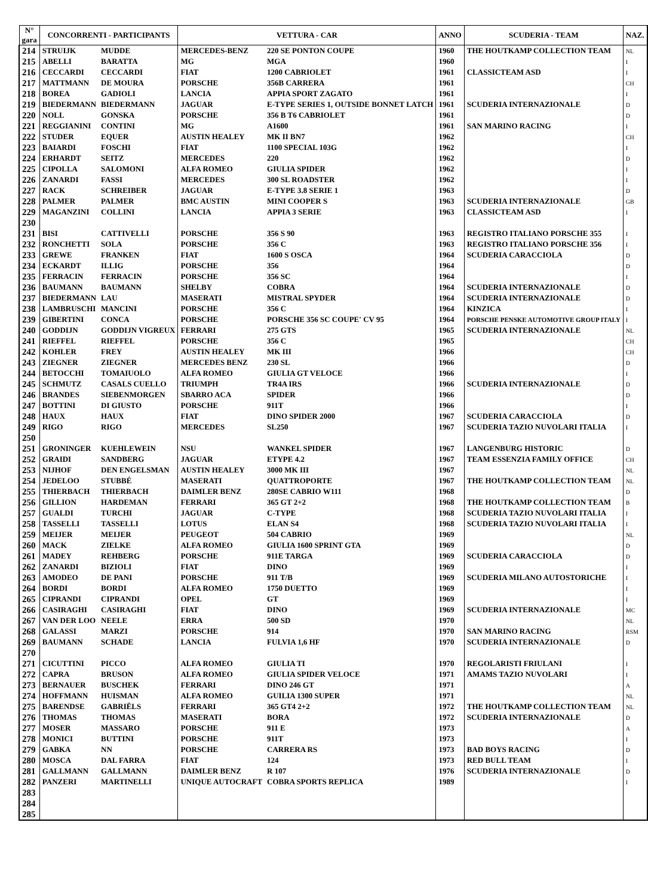| N° gara | CONCORRENTI - PARTICIPANTS | | VETTURA - CAR | | ANNO | SCUDERIA - TEAM | NAZ. |
| --- | --- | --- | --- | --- | --- | --- | --- |
| 214 | STRUIJK | MUDDE | MERCEDES-BENZ | 220 SE PONTON COUPE | 1960 | THE HOUTKAMP COLLECTION TEAM | NL |
| 215 | ABELLI | BARATTA | MG | MGA | 1960 | | I |
| 216 | CECCARDI | CECCARDI | FIAT | 1200 CABRIOLET | 1961 | CLASSICTEAM ASD | I |
| 217 | MATTMANN | DE MOURA | PORSCHE | 356B CARRERA | 1961 | | CH |
| 218 | BOREA | GADIOLI | LANCIA | APPIA SPORT ZAGATO | 1961 | | I |
| 219 | BIEDERMANN | BIEDERMANN | JAGUAR | E-TYPE SERIES 1, OUTSIDE BONNET LATCH | 1961 | SCUDERIA INTERNAZIONALE | D |
| 220 | NOLL | GONSKA | PORSCHE | 356 B T6 CABRIOLET | 1961 | | D |
| 221 | REGGIANINI | CONTINI | MG | A1600 | 1961 | SAN MARINO RACING | I |
| 222 | STUDER | EQUER | AUSTIN HEALEY | MK II BN7 | 1962 | | CH |
| 223 | BAIARDI | FOSCHI | FIAT | 1100 SPECIAL 103G | 1962 | | I |
| 224 | ERHARDT | SEITZ | MERCEDES | 220 | 1962 | | D |
| 225 | CIPOLLA | SALOMONI | ALFA ROMEO | GIULIA SPIDER | 1962 | | I |
| 226 | ZANARDI | FASSI | MERCEDES | 300 SL ROADSTER | 1962 | | I |
| 227 | RACK | SCHREIBER | JAGUAR | E-TYPE 3.8 SERIE 1 | 1963 | | D |
| 228 | PALMER | PALMER | BMC AUSTIN | MINI COOPER S | 1963 | SCUDERIA INTERNAZIONALE | GB |
| 229 | MAGANZINI | COLLINI | LANCIA | APPIA 3 SERIE | 1963 | CLASSICTEAM ASD | I |
| 230 | | | | | | | |
| 231 | BISI | CATTIVELLI | PORSCHE | 356 S 90 | 1963 | REGISTRO ITALIANO PORSCHE 355 | I |
| 232 | RONCHETTI | SOLA | PORSCHE | 356 C | 1963 | REGISTRO ITALIANO PORSCHE 356 | I |
| 233 | GREWE | FRANKEN | FIAT | 1600 S OSCA | 1964 | SCUDERIA CARACCIOLA | D |
| 234 | ECKARDT | ILLIG | PORSCHE | 356 | 1964 | | D |
| 235 | FERRACIN | FERRACIN | PORSCHE | 356 SC | 1964 | | I |
| 236 | BAUMANN | BAUMANN | SHELBY | COBRA | 1964 | SCUDERIA INTERNAZIONALE | D |
| 237 | BIEDERMANN | LAU | MASERATI | MISTRAL SPYDER | 1964 | SCUDERIA INTERNAZIONALE | D |
| 238 | LAMBRUSCHI | MANCINI | PORSCHE | 356 C | 1964 | KINZICA | I |
| 239 | GIBERTINI | CONCA | PORSCHE | PORSCHE 356 SC COUPE' CV 95 | 1964 | PORSCHE PENSKE AUTOMOTIVE GROUP ITALY | I |
| 240 | GODDIJN | GODDIJN VIGREUX | FERRARI | 275 GTS | 1965 | SCUDERIA INTERNAZIONALE | NL |
| 241 | RIEFFEL | RIEFFEL | PORSCHE | 356 C | 1965 | | CH |
| 242 | KOHLER | FREY | AUSTIN HEALEY | MK III | 1966 | | CH |
| 243 | ZIEGNER | ZIEGNER | MERCEDES BENZ | 230 SL | 1966 | | D |
| 244 | BETOCCHI | TOMAIUOLO | ALFA ROMEO | GIULIA GT VELOCE | 1966 | | I |
| 245 | SCHMUTZ | CASALS CUELLO | TRIUMPH | TR4A IRS | 1966 | SCUDERIA INTERNAZIONALE | D |
| 246 | BRANDES | SIEBENMORGEN | SBARRO ACA | SPIDER | 1966 | | D |
| 247 | BOTTINI | DI GIUSTO | PORSCHE | 911T | 1966 | | I |
| 248 | HAUX | HAUX | FIAT | DINO SPIDER 2000 | 1967 | SCUDERIA CARACCIOLA | D |
| 249 | RIGO | RIGO | MERCEDES | SL250 | 1967 | SCUDERIA TAZIO NUVOLARI ITALIA | I |
| 250 | | | | | | | |
| 251 | GRONINGER | KUEHLEWEIN | NSU | WANKEL SPIDER | 1967 | LANGENBURG HISTORIC | D |
| 252 | GRAIDI | SANDBERG | JAGUAR | ETYPE 4.2 | 1967 | TEAM ESSENZIA FAMILY OFFICE | CH |
| 253 | NIJHOF | DEN ENGELSMAN | AUSTIN HEALEY | 3000 MK III | 1967 | | NL |
| 254 | JEDELOO | STUBBÉ | MASERATI | QUATTROPORTE | 1967 | THE HOUTKAMP COLLECTION TEAM | NL |
| 255 | THIERBACH | THIERBACH | DAIMLER BENZ | 280SE CABRIO W111 | 1968 | | D |
| 256 | GILLION | HARDEMAN | FERRARI | 365 GT 2+2 | 1968 | THE HOUTKAMP COLLECTION TEAM | B |
| 257 | GUALDI | TURCHI | JAGUAR | C-TYPE | 1968 | SCUDERIA TAZIO NUVOLARI ITALIA | I |
| 258 | TASSELLI | TASSELLI | LOTUS | ELAN S4 | 1968 | SCUDERIA TAZIO NUVOLARI ITALIA | I |
| 259 | MEIJER | MEIJER | PEUGEOT | 504 CABRIO | 1969 | | NL |
| 260 | MACK | ZIELKE | ALFA ROMEO | GIULIA 1600 SPRINT GTA | 1969 | | D |
| 261 | MADEY | REHBERG | PORSCHE | 911E TARGA | 1969 | SCUDERIA CARACCIOLA | D |
| 262 | ZANARDI | BIZIOLI | FIAT | DINO | 1969 | | I |
| 263 | AMODEO | DE PANI | PORSCHE | 911 T/B | 1969 | SCUDERIA MILANO AUTOSTORICHE | I |
| 264 | BORDI | BORDI | ALFA ROMEO | 1750 DUETTO | 1969 | | I |
| 265 | CIPRANDI | CIPRANDI | OPEL | GT | 1969 | | I |
| 266 | CASIRAGHI | CASIRAGHI | FIAT | DINO | 1969 | SCUDERIA INTERNAZIONALE | MC |
| 267 | VAN DER LOO | NEELE | ERRA | 500 SD | 1970 | | NL |
| 268 | GALASSI | MARZI | PORSCHE | 914 | 1970 | SAN MARINO RACING | RSM |
| 269 | BAUMANN | SCHADE | LANCIA | FULVIA 1,6 HF | 1970 | SCUDERIA INTERNAZIONALE | D |
| 270 | | | | | | | |
| 271 | CICUTTINI | PICCO | ALFA ROMEO | GIULIA TI | 1970 | REGOLARISTI FRIULANI | I |
| 272 | CAPRA | BRUSON | ALFA ROMEO | GIULIA SPIDER VELOCE | 1971 | AMAMS TAZIO NUVOLARI | I |
| 273 | BERNAUER | BUSCHEK | FERRARI | DINO 246 GT | 1971 | | A |
| 274 | HOFFMANN | HUISMAN | ALFA ROMEO | GUILIA 1300 SUPER | 1971 | | NL |
| 275 | BARENDSE | GABRIËLS | FERRARI | 365 GT4 2+2 | 1972 | THE HOUTKAMP COLLECTION TEAM | NL |
| 276 | THOMAS | THOMAS | MASERATI | BORA | 1972 | SCUDERIA INTERNAZIONALE | D |
| 277 | MOSER | MASSARO | PORSCHE | 911 E | 1973 | | A |
| 278 | MONICI | BUTTINI | PORSCHE | 911T | 1973 | | I |
| 279 | GABKA | NN | PORSCHE | CARRERA RS | 1973 | BAD BOYS RACING | D |
| 280 | MOSCA | DAL FARRA | FIAT | 124 | 1973 | RED BULL TEAM | I |
| 281 | GALLMANN | GALLMANN | DAIMLER BENZ | R 107 | 1976 | SCUDERIA INTERNAZIONALE | D |
| 282 | PANZERI | MARTINELLI | UNIQUE AUTOCRAFT | COBRA SPORTS REPLICA | 1989 | | I |
| 283 | | | | | | | |
| 284 | | | | | | | |
| 285 | | | | | | | |